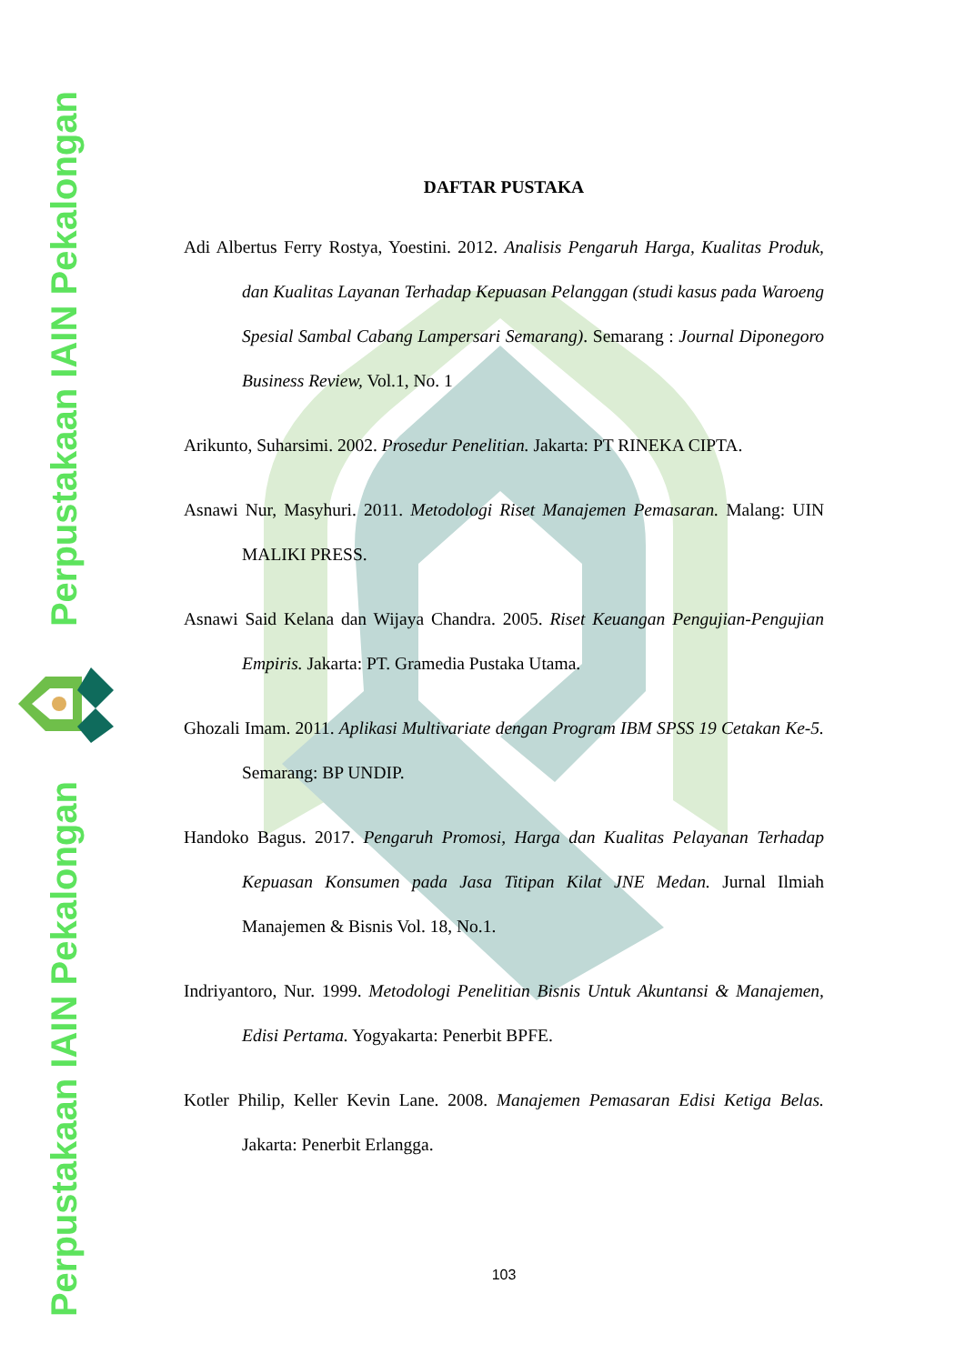Perpustakaan IAIN Pekalongan
Perpustakaan IAIN Pekalongan
DAFTAR PUSTAKA
Adi Albertus Ferry Rostya, Yoestini. 2012. Analisis Pengaruh Harga, Kualitas Produk, dan Kualitas Layanan Terhadap Kepuasan Pelanggan (studi kasus pada Waroeng Spesial Sambal Cabang Lampersari Semarang). Semarang : Journal Diponegoro Business Review, Vol.1, No. 1
Arikunto, Suharsimi. 2002. Prosedur Penelitian. Jakarta: PT RINEKA CIPTA.
Asnawi Nur, Masyhuri. 2011. Metodologi Riset Manajemen Pemasaran. Malang: UIN MALIKI PRESS.
Asnawi Said Kelana dan Wijaya Chandra. 2005. Riset Keuangan Pengujian-Pengujian Empiris. Jakarta: PT. Gramedia Pustaka Utama.
Ghozali Imam. 2011. Aplikasi Multivariate dengan Program IBM SPSS 19 Cetakan Ke-5. Semarang: BP UNDIP.
Handoko Bagus. 2017. Pengaruh Promosi, Harga dan Kualitas Pelayanan Terhadap Kepuasan Konsumen pada Jasa Titipan Kilat JNE Medan. Jurnal Ilmiah Manajemen & Bisnis Vol. 18, No.1.
Indriyantoro, Nur. 1999. Metodologi Penelitian Bisnis Untuk Akuntansi & Manajemen, Edisi Pertama. Yogyakarta: Penerbit BPFE.
Kotler Philip, Keller Kevin Lane. 2008. Manajemen Pemasaran Edisi Ketiga Belas. Jakarta: Penerbit Erlangga.
103